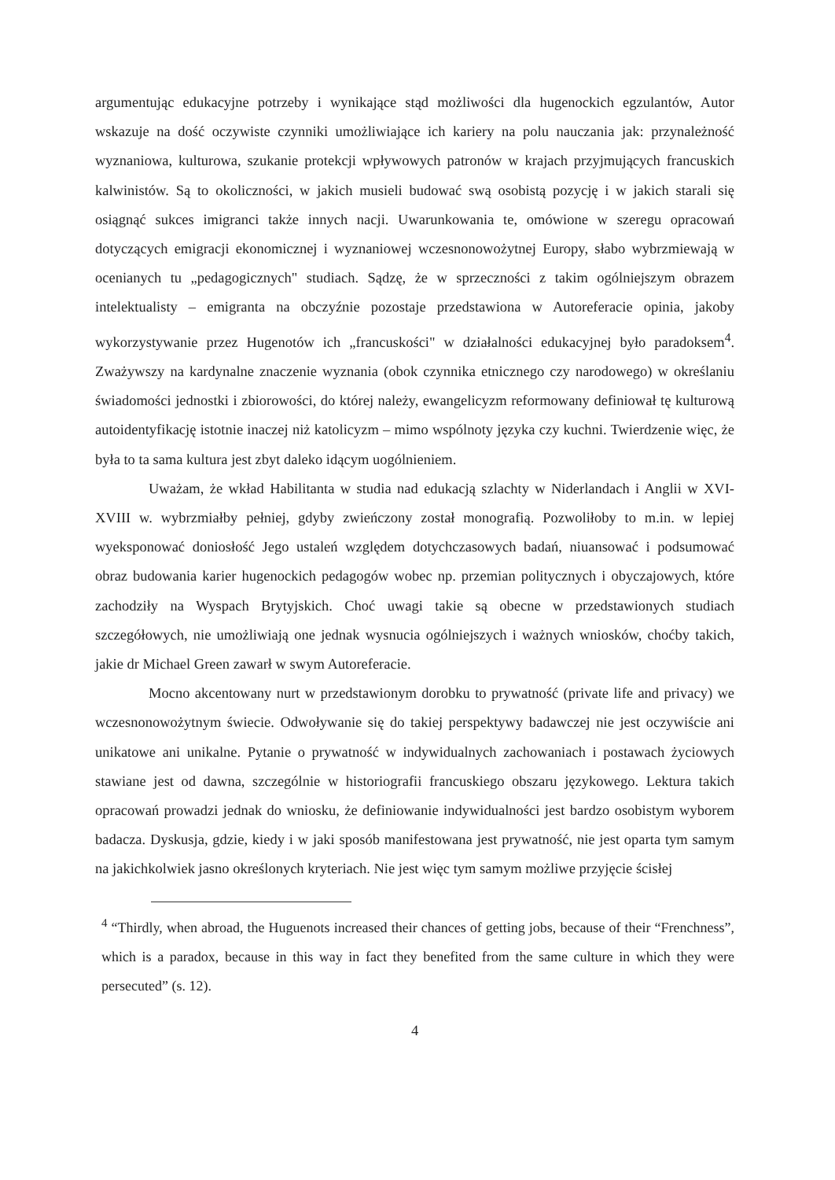argumentując edukacyjne potrzeby i wynikające stąd możliwości dla hugenockich egzulantów, Autor wskazuje na dość oczywiste czynniki umożliwiające ich kariery na polu nauczania jak: przynależność wyznaniowa, kulturowa, szukanie protekcji wpływowych patronów w krajach przyjmujących francuskich kalwinistów. Są to okoliczności, w jakich musieli budować swą osobistą pozycję i w jakich starali się osiągnąć sukces imigranci także innych nacji. Uwarunkowania te, omówione w szeregu opracowań dotyczących emigracji ekonomicznej i wyznaniowej wczesnonowożytnej Europy, słabo wybrzmiewają w ocenianych tu „pedagogicznych" studiach. Sądzę, że w sprzeczności z takim ogólniejszym obrazem intelektualisty – emigranta na obczyźnie pozostaje przedstawiona w Autoreferacie opinia, jakoby wykorzystywanie przez Hugenotów ich „francuskości" w działalności edukacyjnej było paradoksem<sup>4</sup>. Zważywszy na kardynalne znaczenie wyznania (obok czynnika etnicznego czy narodowego) w określaniu świadomości jednostki i zbiorowości, do której należy, ewangelicyzm reformowany definiował tę kulturową autoidentyfikację istotnie inaczej niż katolicyzm – mimo wspólnoty języka czy kuchni. Twierdzenie więc, że była to ta sama kultura jest zbyt daleko idącym uogólnieniem.
Uważam, że wkład Habilitanta w studia nad edukacją szlachty w Niderlandach i Anglii w XVI-XVIII w. wybrzmiałby pełniej, gdyby zwieńczony został monografią. Pozwoliłoby to m.in. w lepiej wyeksponować doniosłość Jego ustaleń względem dotychczasowych badań, niuansować i podsumować obraz budowania karier hugenockich pedagogów wobec np. przemian politycznych i obyczajowych, które zachodziły na Wyspach Brytyjskich. Choć uwagi takie są obecne w przedstawionych studiach szczegółowych, nie umożliwiają one jednak wysnucia ogólniejszych i ważnych wniosków, choćby takich, jakie dr Michael Green zawarł w swym Autoreferacie.
Mocno akcentowany nurt w przedstawionym dorobku to prywatność (private life and privacy) we wczesnonowożytnym świecie. Odwoływanie się do takiej perspektywy badawczej nie jest oczywiście ani unikatowe ani unikalne. Pytanie o prywatność w indywidualnych zachowaniach i postawach życiowych stawiane jest od dawna, szczególnie w historiografii francuskiego obszaru językowego. Lektura takich opracowań prowadzi jednak do wniosku, że definiowanie indywidualności jest bardzo osobistym wyborem badacza. Dyskusja, gdzie, kiedy i w jaki sposób manifestowana jest prywatność, nie jest oparta tym samym na jakichkolwiek jasno określonych kryteriach. Nie jest więc tym samym możliwe przyjęcie ścisłej
<sup>4</sup> “Thirdly, when abroad, the Huguenots increased their chances of getting jobs, because of their “Frenchness”, which is a paradox, because in this way in fact they benefited from the same culture in which they were persecuted” (s. 12).
4